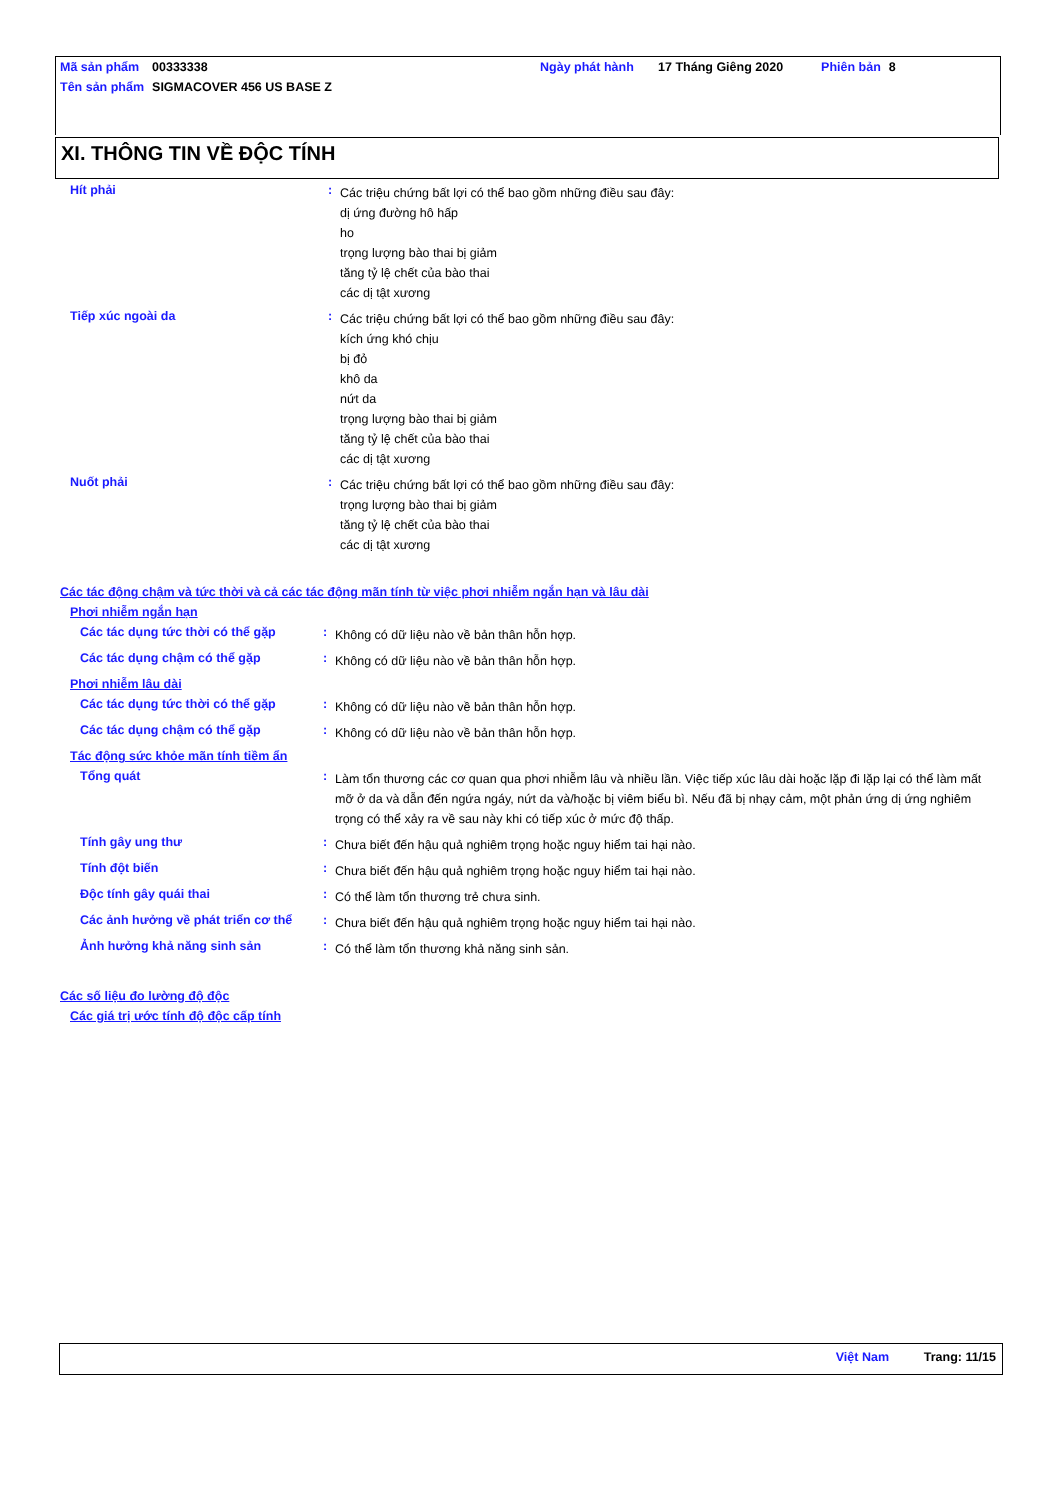| Mã sản phẩm | 00333338 | Ngày phát hành | 17 Tháng Giêng 2020 | Phiên bản | 8 |
| Tên sản phẩm | SIGMACOVER 456 US BASE Z | | | | |
XI. THÔNG TIN VỀ ĐỘC TÍNH
Hít phải :
Các triệu chứng bất lợi có thể bao gồm những điều sau đây:
dị ứng đường hô hấp
ho
trọng lượng bào thai bị giảm
tăng tỷ lệ chết của bào thai
các dị tật xương
Tiếp xúc ngoài da :
Các triệu chứng bất lợi có thể bao gồm những điều sau đây:
kích ứng khó chịu
bị đỏ
khô da
nứt da
trọng lượng bào thai bị giảm
tăng tỷ lệ chết của bào thai
các dị tật xương
Nuốt phải :
Các triệu chứng bất lợi có thể bao gồm những điều sau đây:
trọng lượng bào thai bị giảm
tăng tỷ lệ chết của bào thai
các dị tật xương
Các tác động chậm và tức thời và cả các tác động mãn tính từ việc phơi nhiễm ngắn hạn và lâu dài
Phơi nhiễm ngắn hạn
Các tác dụng tức thời có thể gặp
:
Không có dữ liệu nào về bản thân hỗn hợp.
Các tác dụng chậm có thể gặp :
Không có dữ liệu nào về bản thân hỗn hợp.
Phơi nhiễm lâu dài
Các tác dụng tức thời có thể gặp
:
Không có dữ liệu nào về bản thân hỗn hợp.
Các tác dụng chậm có thể gặp :
Không có dữ liệu nào về bản thân hỗn hợp.
Tác động sức khỏe mãn tính tiềm ẩn
Tổng quát :
Làm tổn thương các cơ quan qua phơi nhiễm lâu và nhiều lần. Việc tiếp xúc lâu dài hoặc lặp đi lặp lại có thể làm mất mỡ ở da và dẫn đến ngứa ngáy, nứt da và/hoặc bị viêm biểu bì. Nếu đã bị nhạy cảm, một phản ứng dị ứng nghiêm trọng có thể xảy ra về sau này khi có tiếp xúc ở mức độ thấp.
Tính gây ung thư :
Chưa biết đến hậu quả nghiêm trọng hoặc nguy hiểm tai hại nào.
Tính đột biến :
Chưa biết đến hậu quả nghiêm trọng hoặc nguy hiểm tai hại nào.
Độc tính gây quái thai :
Có thể làm tổn thương trẻ chưa sinh.
Các ảnh hưởng về phát triển cơ thể
:
Chưa biết đến hậu quả nghiêm trọng hoặc nguy hiểm tai hại nào.
Ảnh hưởng khả năng sinh sản :
Có thể làm tổn thương khả năng sinh sản.
Các số liệu đo lường độ độc
Các giá trị ước tính độ độc cấp tính
Việt Nam Trang: 11/15